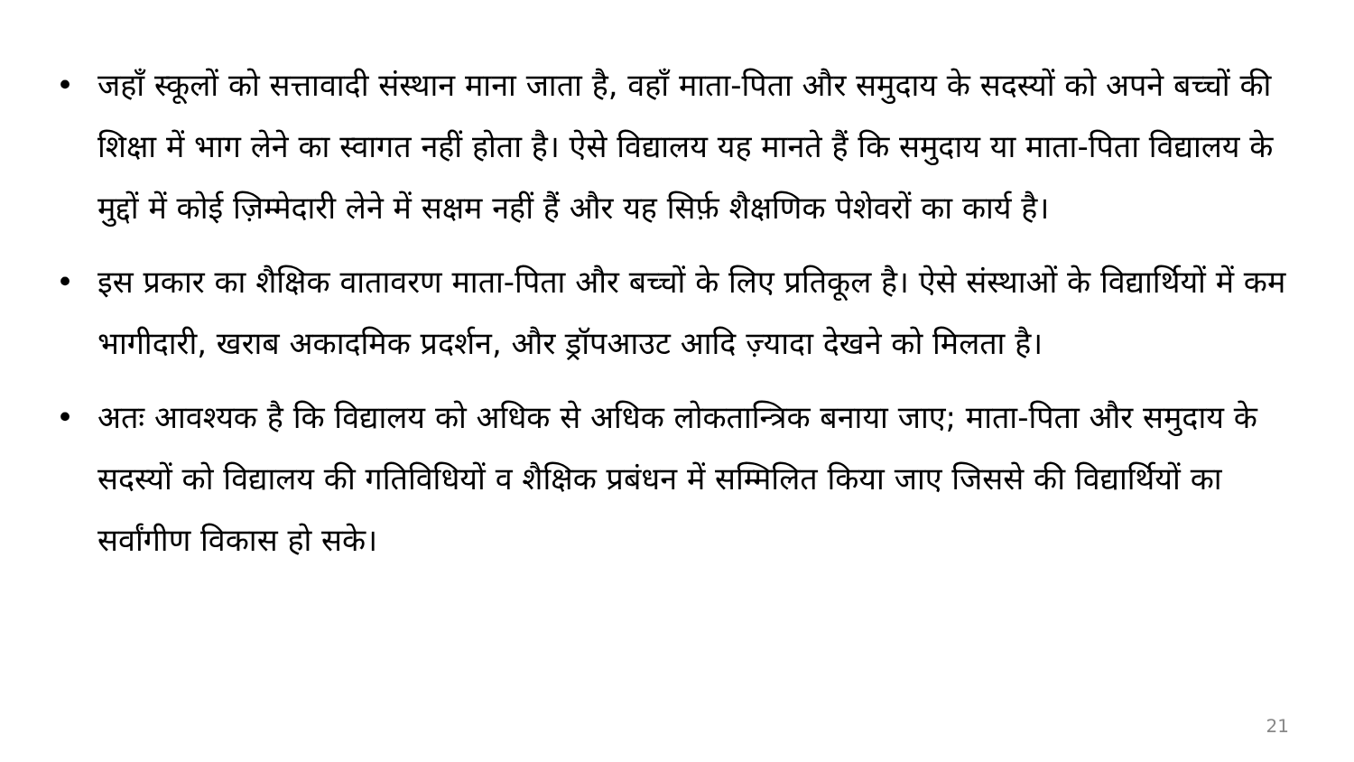• जहाँ स्कूलों को सत्तावादी संस्थान माना जाता है, वहाँ माता-पिता और समुदाय के सदस्यों को अपने बच्चों की शिक्षा में भाग लेने का स्वागत नहीं होता है। ऐसे विद्यालय यह मानते हैं कि समुदाय या माता-पिता विद्यालय के मुद्दों में कोई ज़िम्मेदारी लेने में सक्षम नहीं हैं और यह सिर्फ़ शैक्षणिक पेशेवरों का कार्य है।
• इस प्रकार का शैक्षिक वातावरण माता-पिता और बच्चों के लिए प्रतिकूल है। ऐसे संस्थाओं के विद्यार्थियों में कम भागीदारी, खराब अकादमिक प्रदर्शन, और ड्रॉपआउट आदि ज़्यादा देखने को मिलता है।
• अतः आवश्यक है कि विद्यालय को अधिक से अधिक लोकतान्त्रिक बनाया जाए; माता-पिता और समुदाय के सदस्यों को विद्यालय की गतिविधियों व शैक्षिक प्रबंधन में सम्मिलित किया जाए जिससे की विद्यार्थियों का सर्वांगीण विकास हो सके।
21